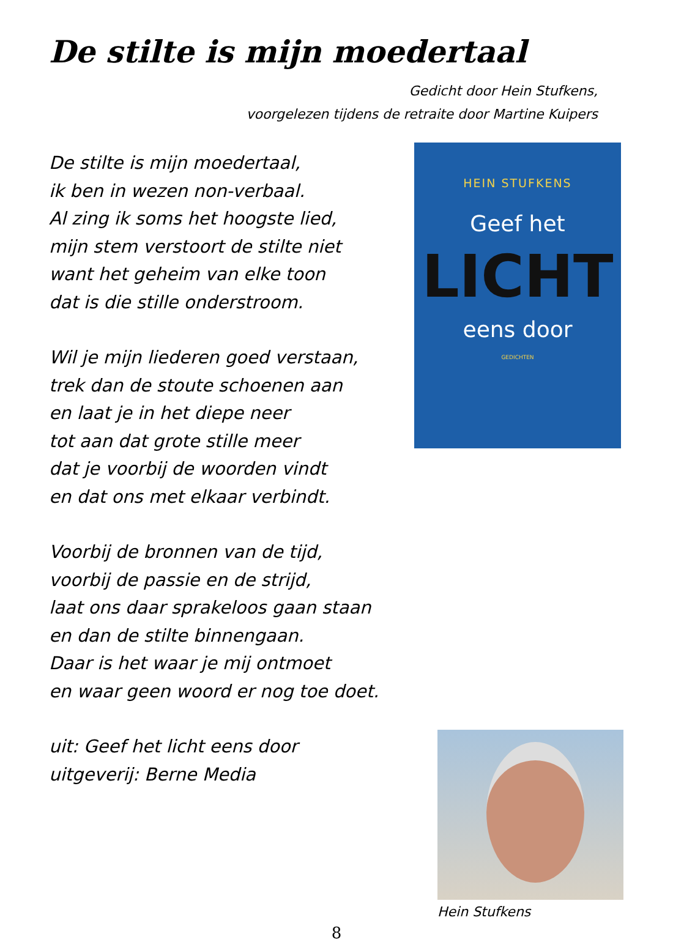De stilte is mijn moedertaal
Gedicht door Hein Stufkens,
voorgelezen tijdens de retraite door Martine Kuipers
De stilte is mijn moedertaal,
ik ben in wezen non-verbaal.
Al zing ik soms het hoogste lied,
mijn stem verstoort de stilte niet
want het geheim van elke toon
dat is die stille onderstroom.
Wil je mijn liederen goed verstaan,
trek dan de stoute schoenen aan
en laat je in het diepe neer
tot aan dat grote stille meer
dat je voorbij de woorden vindt
en dat ons met elkaar verbindt.
Voorbij de bronnen van de tijd,
voorbij de passie en de strijd,
laat ons daar sprakeloos gaan staan
en dan de stilte binnengaan.
Daar is het waar je mij ontmoet
en waar geen woord er nog toe doet.
uit: Geef het licht eens door
uitgeverij: Berne Media
HEIN STUFKENS
Geef het
LICHT
eens door
GEDICHTEN
Hein Stufkens
8